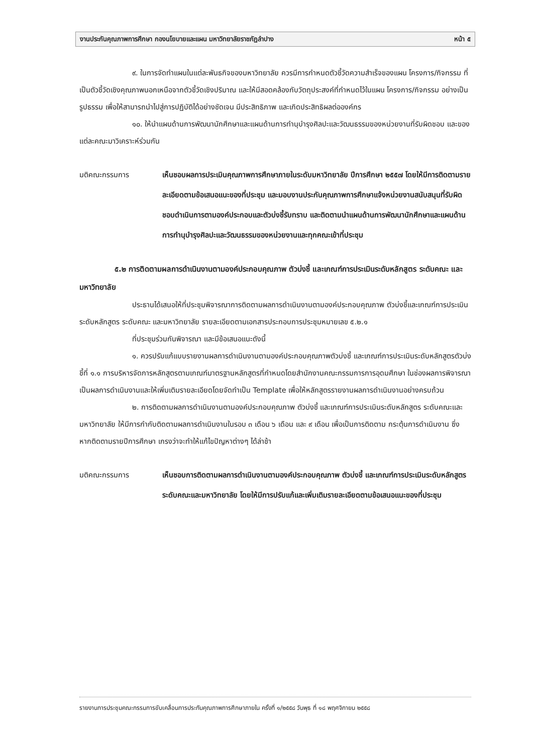งานประกันคุณภาพการศึกษา กองนโยบายและแผน มหาวิทยาลัยราชภัฏลำปาง หน้า ๕
๙. ในการจัดทำแผนในแต่ละพันธกิจของมหาวิทยาลัย ควรมีการกำหนดตัวชี้วัดความสำเร็จของแผน โครงการ/กิจกรรม ที่เป็นตัวชี้วัดเชิงคุณภาพนอกเหนือจากตัวชี้วัดเชิงปริมาณ และให้มีสอดคล้องกับวัตถุประสงค์ที่กำหนดไว้ในแผน โครงการ/กิจกรรม อย่างเป็นรูปธรรม เพื่อให้สามารถนำไปสู่การปฏิบัติได้อย่างชัดเจน มีประสิทธิภาพ และเกิดประสิทธิผลต่อองค์กร
๑๐. ให้นำแผนด้านการพัฒนานักศึกษาและแผนด้านการทำนุบำรุงศิลปะและวัฒนธรรมของหน่วยงานที่รับผิดชอบ และของแต่ละคณะมาวิเคราะห์ร่วมกัน
มติคณะกรรมการ เห็นชอบผลการประเมินคุณภาพการศึกษาภายในระดับมหาวิทยาลัย ปีการศึกษา ๒๕๕๗ โดยให้มีการติดตามรายละเอียดตามข้อเสนอแนะของที่ประชุม และมอบงานประกันคุณภาพการศึกษาแจ้งหน่วยงานสนับสนุนที่รับผิดชอบดำเนินการตามองค์ประกอบและตัวบ่งชี้รับทราบ และติดตามนำแผนด้านการพัฒนานักศึกษาและแผนด้านการทำนุบำรุงศิลปะและวัฒนธรรมของหน่วยงานและทุกคณะเข้าที่ประชุม
๕.๒ การติดตามผลการดำเนินงานตามองค์ประกอบคุณภาพ ตัวบ่งชี้ และเกณฑ์การประเมินระดับหลักสูตร ระดับคณะ และมหาวิทยาลัย
ประธานได้เสนอให้ที่ประชุมพิจารณาการติดตามผลการดำเนินงานตามองค์ประกอบคุณภาพ ตัวบ่งชี้และเกณฑ์การประเมินระดับหลักสูตร ระดับคณะ และมหาวิทยาลัย รายละเอียดตามเอกสารประกอบการประชุมหมายเลข ๕.๒.๑
ที่ประชุมร่วมกันพิจารณา และมีข้อเสนอแนะดังนี้
๑. ควรปรับแก้แบบรายงานผลการดำเนินงานตามองค์ประกอบคุณภาพตัวบ่งชี้ และเกณฑ์การประเมินระดับหลักสูตรตัวบ่งชี้ที่ ๑.๑ การบริหารจัดการหลักสูตรตามเกณฑ์มาตรฐานหลักสูตรที่กำหนดโดยสำนักงานคณะกรรมการการอุดมศึกษา ในช่องผลการพิจารณาเป็นผลการดำเนินงานและให้เพิ่มเติมรายละเอียดโดยจัดทำเป็น Template เพื่อให้หลักสูตรรายงานผลการดำเนินงานอย่างครบถ้วน
๒. การติดตามผลการดำเนินงานตามองค์ประกอบคุณภาพ ตัวบ่งชี้ และเกณฑ์การประเมินระดับหลักสูตร ระดับคณะและมหาวิทยาลัย ให้มีการกำกับติดตามผลการดำเนินงานในรอบ ๓ เดือน ๖ เดือน และ ๙ เดือน เพื่อเป็นการติดตาม กระตุ้นการดำเนินงาน ซึ่งหากติดตามรายปีการศึกษา เกรงว่าจะทำให้แก้ไขปัญหาต่างๆ ได้ล่าช้า
มติคณะกรรมการ เห็นชอบการติดตามผลการดำเนินงานตามองค์ประกอบคุณภาพ ตัวบ่งชี้ และเกณฑ์การประเมินระดับหลักสูตร ระดับคณะและมหาวิทยาลัย โดยให้มีการปรับแก้และเพิ่มเติมรายละเอียดตามข้อเสนอแนะของที่ประชุม
รายงานการประชุมคณะกรรมการขับเคลื่อนการประกันคุณภาพการศึกษาภายใน ครั้งที่ ๑/๒๕๕๘ วันพุธ ที่ ๑๘ พฤศจิกายน ๒๕๕๘